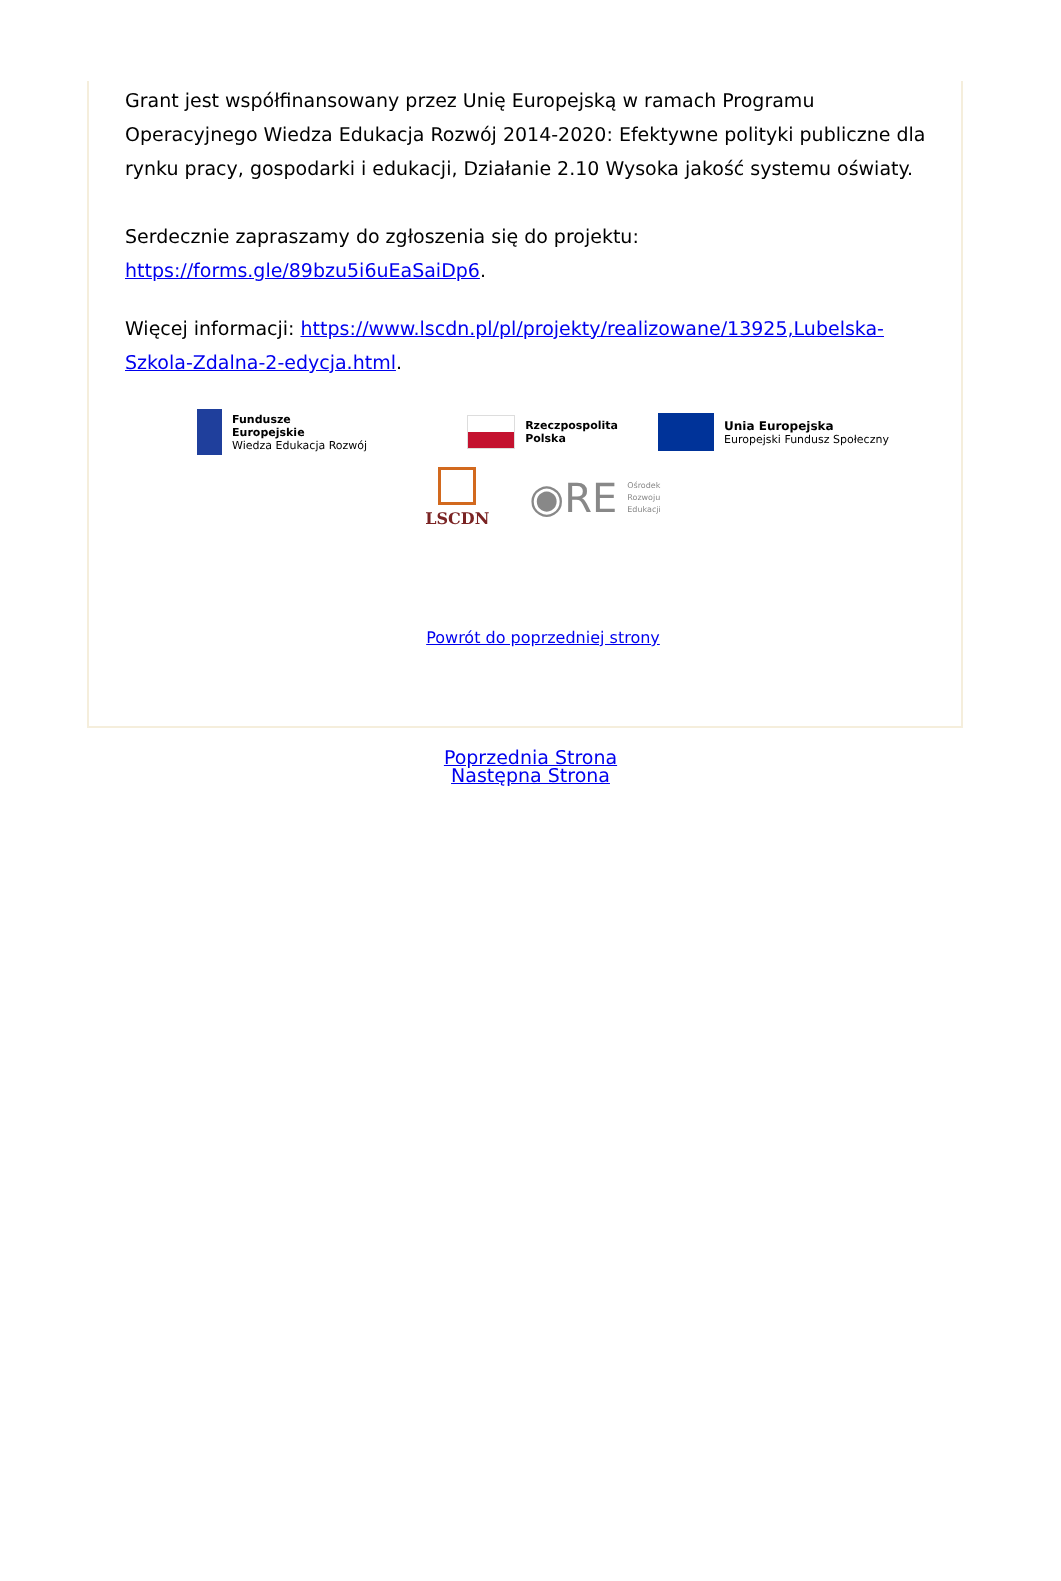Grant jest współfinansowany przez Unię Europejską w ramach Programu Operacyjnego Wiedza Edukacja Rozwój 2014-2020: Efektywne polityki publiczne dla rynku pracy, gospodarki i edukacji, Działanie 2.10 Wysoka jakość systemu oświaty.
Serdecznie zapraszamy do zgłoszenia się do projektu: https://forms.gle/89bzu5i6uEaSaiDp6.
Więcej informacji: https://www.lscdn.pl/pl/projekty/realizowane/13925,Lubelska-Szkola-Zdalna-2-edycja.html.
Fundusze
Europejskie
Wiedza Edukacja Rozwój
Rzeczpospolita
Polska
Unia Europejska
Europejski Fundusz Społeczny
LSCDN
◉RE Ośrodek
Rozwoju
Edukacji
Powrót do poprzedniej strony
Poprzednia Strona
Następna Strona